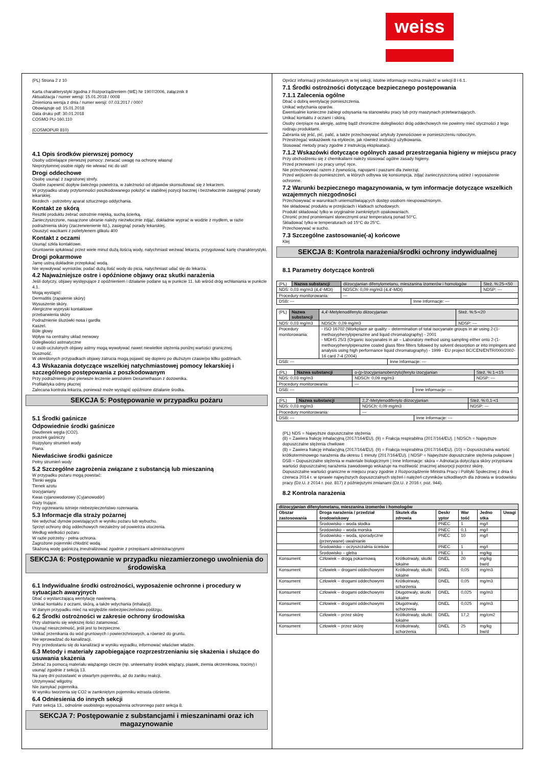weiss
(PL) Strona 2 z 10
Karta charakterystyki zgodna z Rozporządzeniem (WE) Nr 1907/2006, załącznik II
Aktualizacja / numer wersji: 15.01.2018 / 0008
Zmieniona wersja z dnia / numer wersji: 07.03.2017 / 0007
Obowiązuje od: 15.01.2018
Data druku pdf: 30.01.2018
COSMO PU-160.110
(COSMOPUR 810)
4.1 Opis środków pierwszej pomocy
Osoby udzielające pierwszej pomocy: zwracać uwagę na ochronę własną!
Nieprzytomnej osobie nigdy nie wlewać nic do ust!
Drogi oddechowe
Osobę usunąć z zagrożonej strefy.
Osobie zapewnić dopływ świeżego powietrza, w zależności od objawów skonsultować się z lekarzem.
W przypadku utraty przytomności poszkodowanego położyć w stabilnej pozycji bocznej i bezzwłocznie zasięgnąć porady lekarskiej.
Bezdech - potrzebny aparat sztucznego oddychania.
Kontakt ze skórą
Resztki produktu zebrać ostrożnie miękką, suchą ścierką.
Zanieczyszczone, nasączone ubranie należy niezwłocznie zdjąć, dokładnie wyprać w wodzie z mydłem, w razie podrażnienia skóry (zaczerwienienie itd.), zasięgnąć porady lekarskiej.
Osuszyć wacikami z polietylenem glikolu 400
Kontakt z oczami
Usunąć szkła kontaktowe.
Gruntownie spłukiwać przez wiele minut dużą ilością wody, natychmiast wezwać lekarza, przygotować kartę charakterystyki.
Drogi pokarmowe
Jamę ustną dokładnie przepłukać wodą.
Nie wywoływać wymiotów, podać dużą ilość wody do picia, natychmiast udać się do lekarza.
4.2 Najważniejsze ostre i opóźnione objawy oraz skutki narażenia
Jeśli dotyczy, objawy występujące z opóźnieniem i działanie podane są w punkcie 11. lub wśród dróg wchłaniania w punkcie 4.1.
Mogą wystąpić:
Dermatitis (zapalenie skóry)
Wysuszenie skóry.
Alergiczne wypryski kontaktowe
przebarwienia skóry
Podrażnienie śluzówki nosa i gardła
Kaszel.
Bóle głowy
Wpływ na centralny układ nerwowy
Dolegliwości astmatyczne
U osób uczulonych objawy astmy mogą wywoływać nawet niewielkie stężenia poniżej wartości granicznej.
Duszność.
W określonych przypadkach objawy zatrucia mogą pojawić się dopiero po dłuższym czasie/po kilku godzinach.
4.3 Wskazania dotyczące wszelkiej natychmiastowej pomocy lekarskiej i szczególnego postępowania z poszkodowanym
Przy podrażnieniu płuc pierwsze leczenie aerozolem Dexamethason z dozownika.
Profilaktyka odmy płucnej
Zalecana kontrola lekarza, ponieważ może wystąpić opóźnione działanie środka.
SEKCJA 5: Postępowanie w przypadku pożaru
5.1 Środki gaśnicze
Odpowiednie środki gaśnicze
Dwutlenek węgla (CO2).
proszek gaśniczy
Rozpylony strumień wody
Piana.
Niewłaściwe środki gaśnicze
Pełny strumień wody
5.2 Szczególne zagrożenia związane z substancją lub mieszaniną
W przypadku pożaru mogą powstać:
Tlenki węgla
Tlenek azotu
Izocyjaniany
Kwas cyjanowodorowy (Cyjanowodór)
Gazy trujące.
Przy ogrzewaniu istnieje niebezpieczeństwo rozerwania.
5.3 Informacje dla straży pożarnej
Nie wdychać dymów powstających w wyniku pożaru lub wybuchu.
Sprzęt ochrony dróg oddechowych niezależny od powietrza otoczenia.
Według wielkości pożaru
W razie potrzeby - pełna ochrona.
Zagrożone pojemniki chłodzić wodą.
Skażoną wodę gaśniczą zneutralizować zgodnie z przepisami administracyjnymi
SEKCJA 6: Postępowanie w przypadku niezamierzonego uwolnienia do środowiska
6.1 Indywidualne środki ostrożności, wyposażenie ochronne i procedury w sytuacjach awaryjnych
Dbać o wystarczającą wentylację nawiewną.
Unikać kontaktu z oczami, skórą, a także wdychania (inhalacji).
W danym przypadku mieć na względzie niebezpieczeństwo poślizgu.
6.2 Środki ostrożności w zakresie ochrony środowiska
Przy ulatnianiu się większej ilości zatamować.
Usunąć nieszczelność, jeśli jest to bezpieczne.
Unikać przenikania do wód gruntowych i powierzchniowych, a również do gruntu.
Nie wprowadzać do kanalizacji.
Przy przedostaniu się do kanalizacji w wyniku wypadku, informować właściwe władze.
6.3 Metody i materiały zapobiegające rozprzestrzenianiu się skażenia i służące do usuwania skażenia
Zebrać za pomocą materiału wiążącego ciecze (np. uniwersalny środek wiążący, piasek, ziemia okrzemkowa, trociny) i usunąć zgodnie z sekcją 13.
Na parę dni pozostawić w otwartym pojemniku, aż do zaniku reakcji.
Utrzymywać wilgotny.
Nie zamykać pojemnika.
W wyniku tworzenia się CO2 w zamkniętym pojemniku wzrasta ciśnienie.
6.4 Odniesienia do innych sekcji
Patrz sekcja 13., odnośnie osobistego wyposażenia ochronnego patrz sekcja 8.
SEKCJA 7: Postępowanie z substancjami i mieszaninami oraz ich magazynowanie
Oprócz informacji przedstawionych w tej sekcji, istotne informacje można znaleźć w sekcji 8 i 6.1.
7.1 Środki ostrożności dotyczące bezpiecznego postępowania
7.1.1 Zalecenia ogólne
Dbać o dobrą wentylację pomieszczenia.
Unikać wdychania oparów.
Ewentualnie konieczne zabiegi odsysania na stanowisku pracy lub przy maszynach przetwarzających.
Unikać kontaktu z oczami i skórą.
Osoby cierpiące na alergię, astmę bądź chroniczne dolegliwości dróg oddechowych nie powinny mieć styczności z tego rodzaju produktami.
Zabrania się jeść, pić, palić, a także przechowywać artykuły żywnościowe w pomieszczeniu roboczym.
Przestrzegać wskazówek na etykiecie, jak również instrukcji użytkowania.
Stosować metody pracy zgodne z instrukcją eksploatacji.
7.1.2 Wskazówki dotyczące ogólnych zasad przestrzegania higieny w miejscu pracy
Przy obchodzeniu się z chemikaliami należy stosować ogólne zasady higieny.
Przed przerwami i po pracy umyć ręce.
Nie przechowywać razem z żywnością, napojami i paszami dla zwierząt.
Przed wejściem do pomieszczeń, w których odbywa się konsumpcja, zdjąć zanieczyszczoną odzież i wyposażenie ochronne.
7.2 Warunki bezpiecznego magazynowania, w tym informacje dotyczące wszelkich wzajemnych niezgodności
Przechowywać w warunkach uniemożliwiających dostęp osobom nieupoważnionym.
Nie składować produktu w przejściach i klatkach schodowych.
Produkt składować tylko w oryginalnie zamkniętych opakowaniach.
Chronić przed promieniami słonecznymi oraz temperaturą ponad 50°C.
Składować tylko w temperaturach od 15°C do 25°C.
Przechowywać w sucho.
7.3 Szczególne zastosowanie(-a) końcowe
Klej
SEKCJA 8: Kontrola narażenia/środki ochrony indywidualnej
8.1 Parametry dotyczące kontroli
| (PL) | Nazwa substancji | diizocyjanian difenylometanu, mieszanina izomerów i homologów | | | Steż. %:25-<50 |
| NDS: 0,03 mg/m3 (4,4'-MDI) | | NDSCh: 0,09 mg/m3 (4,4'-MDI) | | NDSP: --- | |
| Procedury monitorowania: | | --- | | | |
| DSB: --- | | | Inne Informacje: --- | | |
| (PL) | Nazwa substancji | 4,4'-Metylenodifenylo diizocyjanian | | | Steż. %:5-<20 |
| NDS: 0,03 mg/m3 | | NDSCh: 0,09 mg/m3 | | NDSP: --- | |
| Procedury monitorowania: | | - ISO 16702 (Workplace air quality – determination of total isocyanate groups in air using 2-(1-methoxyphenylpiperazine and liquid chromatography) - 2001 - MDHS 25/3 (Organic isocyanates in air – Laboratory method using sampling either onto 2-(1- methoxyphenylpiperazine coated glass fibre filters followed by solvent desorption or into impingers and analysis using high performance liquid chromatography) - 1999 - EU project BC/CEN/ENTR/000/2002-16 card 7-4 (2004) | | | |
| DSB: --- | | | Inne Informacje: --- | | |
| (PL) | Nazwa substancji | o-(p-Izocyjanianobenzylo)fenylo izocyjanian | | | Steż. %:1-<15 |
| NDS: 0,03 mg/m3 | | NDSCh: 0,09 mg/m3 | | NDSP: --- | |
| Procedury monitorowania: | | --- | | | |
| DSB: --- | | | Inne Informacje: --- | | |
| (PL) | Nazwa substancji | 2,2'-Metylenodifenylo diizocyjanian | | | Steż. %:0,1-<1 |
| NDS: 0,03 mg/m3 | | NDSCh: 0,09 mg/m3 | | NDSP: --- | |
| Procedury monitorowania: | | --- | | | |
| DSB: --- | | | Inne Informacje: --- | | |
(PL) NDS = Najwyższe dopuszczalne stężenia
(8) = Zawiera frakcję inhalacyjną (2017/164/EU). (9) = Frakcja respirabilna (2017/164/EU). | NDSCh = Najwyższe dopuszczalne stężenia chwilowe
(8) = Zawiera frakcję inhalacyjną (2017/164/EU). (9) = Frakcja respirabilna (2017/164/EU). (10) = Dopuszczalna wartość krótkoterminowego narażenia dla okresu 1 minuty (2017/164/EU). | NDSP = Najwyższe dopuszczalne stężenia pułapowe | DSB = Dopuszczalne stężenia w materiale biologicznym | Inne Informacje: skóra = Adnotacja dotycząca skóry przypisana wartości dopuszczalnej narażenia zawodowego wskazuje na możliwość znacznej absorpcji poprzez skórę.
Dopuszczalne wartości graniczne w miejscu pracy zgodnie z Rozporządzenie Ministra Pracy i Polityki Społecznej z dnia 6 czerwca 2014 r. w sprawie najwyższych dopuszczalnych stężeń i natężeń czynników szkodliwych dla zdrowia w środowisku pracy (Dz.U. z 2014 r. poz. 817) z późniejszymi zmianami (Dz.U. z 2016 r. poz. 944).
8.2 Kontrola narażenia
| diizocyjanian difenylometanu, mieszanina izomerów i homologów | | | | | | |
| --- | --- | --- | --- | --- | --- | --- |
| Obszar zastosowania | Droga narażenia / przedział środowiskowy | Skutek dla zdrowia | Deskr yptor | War tość | Jedno stka | Uwagi |
| | Środowisko – woda słodka | | PNEC | 1 | mg/l | |
| | Środowisko – woda morska | | PNEC | 0,1 | mg/l | |
| | Środowisko – woda, sporadyczne (przerywane) uwalnianie | | PNEC | 10 | mg/l | |
| | Środowisko – oczyszczalnia ścieków | | PNEC | 1 | mg/l | |
| | Środowisko – gleba | | PNEC | 1 | mg/kg | |
| Konsument | Człowiek – drogą pokarmową | Krótkotrwały, skutki lokalne | DNEL | 20 | mg/kg bw/d | |
| Konsument | Człowiek – drogami oddechowymi | Krótkotrwały, skutki lokalne | DNEL | 0,05 | mg/m3 | |
| Konsument | Człowiek – drogami oddechowymi | Krótkotrwały, schorzenia | DNEL | 0,05 | mg/m3 | |
| Konsument | Człowiek – drogami oddechowymi | Długotrwały, skutki lokalne | DNEL | 0,025 | mg/m3 | |
| Konsument | Człowiek – drogami oddechowymi | Długotrwały, schorzenia | DNEL | 0,025 | mg/m3 | |
| Konsument | Człowiek – przez skórę | Krótkotrwały, skutki lokalne | DNEL | 17,2 | mg/cm2 | |
| Konsument | Człowiek – przez skórę | Krótkotrwały, schorzenia | DNEL | 25 | mg/kg bw/d | |